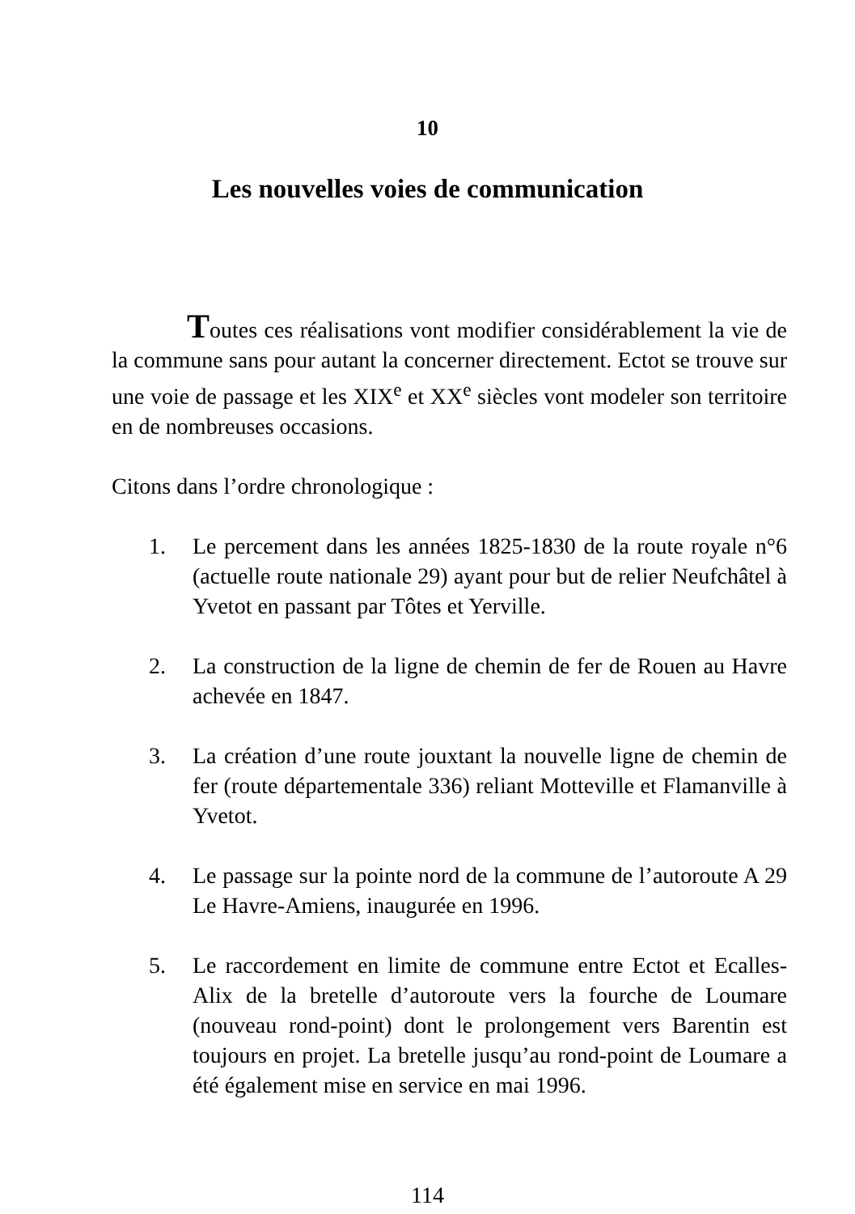10
Les nouvelles voies de communication
Toutes ces réalisations vont modifier considérablement la vie de la commune sans pour autant la concerner directement. Ectot se trouve sur une voie de passage et les XIX<sup>e</sup> et XX<sup>e</sup> siècles vont modeler son territoire en de nombreuses occasions.
Citons dans l’ordre chronologique :
1. Le percement dans les années 1825-1830 de la route royale n°6 (actuelle route nationale 29) ayant pour but de relier Neufchâtel à Yvetot en passant par Tôtes et Yerville.
2. La construction de la ligne de chemin de fer de Rouen au Havre achevée en 1847.
3. La création d’une route jouxtant la nouvelle ligne de chemin de fer (route départementale 336) reliant Motteville et Flamanville à Yvetot.
4. Le passage sur la pointe nord de la commune de l’autoroute A 29 Le Havre-Amiens, inaugurée en 1996.
5. Le raccordement en limite de commune entre Ectot et Ecalles-Alix de la bretelle d’autoroute vers la fourche de Loumare (nouveau rond-point) dont le prolongement vers Barentin est toujours en projet. La bretelle jusqu’au rond-point de Loumare a été également mise en service en mai 1996.
114